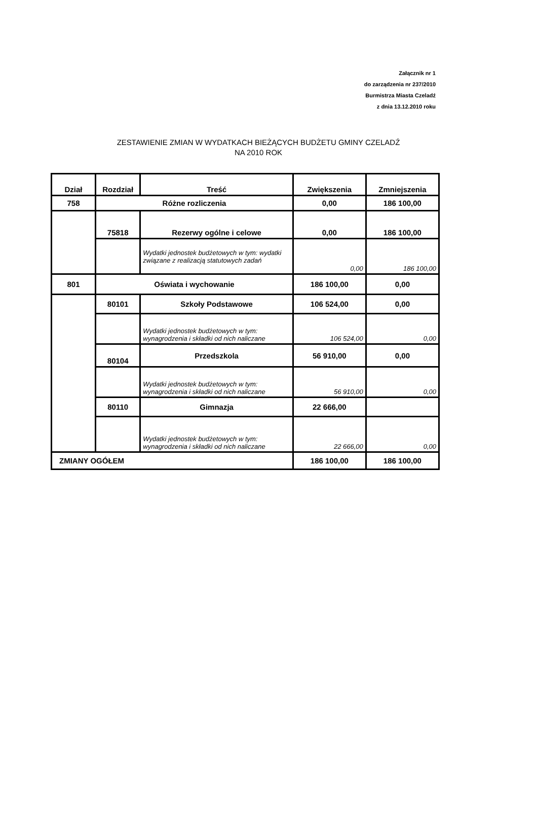Załącznik nr 1
do zarządzenia nr 237/2010
Burmistrza Miasta Czeladź
z dnia 13.12.2010 roku
ZESTAWIENIE ZMIAN W WYDATKACH BIEŻĄCYCH BUDŻETU GMINY CZELADŹ
NA 2010 ROK
| Dział | Rozdział | Treść | Zwiększenia | Zmniejszenia |
| --- | --- | --- | --- | --- |
| 758 | Różne rozliczenia | | 0,00 | 186 100,00 |
| | 75818 | Rezerwy ogólne i celowe | 0,00 | 186 100,00 |
| | | Wydatki jednostek budżetowych w tym: wydatki związane z realizacją statutowych zadań | 0,00 | 186 100,00 |
| 801 | Oświata i wychowanie | | 186 100,00 | 0,00 |
| | 80101 | Szkoły Podstawowe | 106 524,00 | 0,00 |
| | | Wydatki jednostek budżetowych w tym: wynagrodzenia i składki od nich naliczane | 106 524,00 | 0,00 |
| | 80104 | Przedszkola | 56 910,00 | 0,00 |
| | | Wydatki jednostek budżetowych w tym: wynagrodzenia i składki od nich naliczane | 56 910,00 | 0,00 |
| | 80110 | Gimnazja | 22 666,00 | |
| | | Wydatki jednostek budżetowych w tym: wynagrodzenia i składki od nich naliczane | 22 666,00 | 0,00 |
| ZMIANY OGÓŁEM | | | 186 100,00 | 186 100,00 |